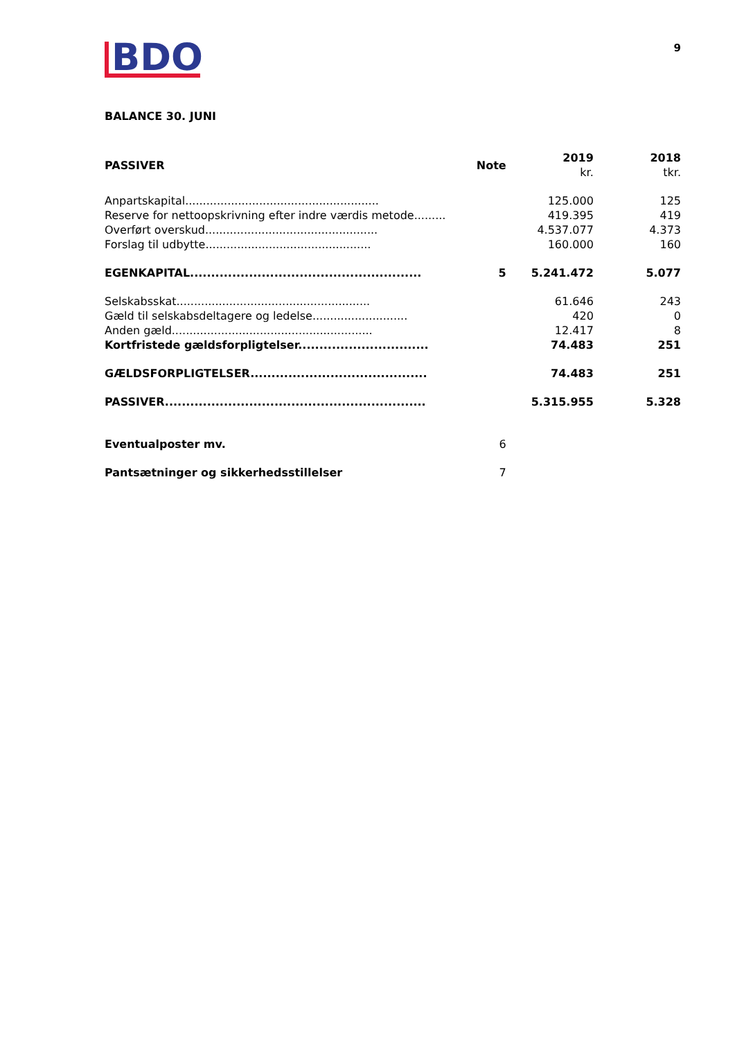BDO
9
BALANCE 30. JUNI
| PASSIVER | Note | 2019 kr. | 2018 tkr. |
| --- | --- | --- | --- |
| Anpartskapital....................................................... | | 125.000 | 125 |
| Reserve for nettoopskrivning efter indre værdis metode......... | | 419.395 | 419 |
| Overført overskud................................................. | | 4.537.077 | 4.373 |
| Forslag til udbytte............................................... | | 160.000 | 160 |
| EGENKAPITAL....................................................... | 5 | 5.241.472 | 5.077 |
| Selskabsskat....................................................... | | 61.646 | 243 |
| Gæld til selskabsdeltagere og ledelse........................... | | 420 | 0 |
| Anden gæld......................................................... | | 12.417 | 8 |
| Kortfristede gældsforpligtelser............................... | | 74.483 | 251 |
| GÆLDSFORPLIGTELSER.......................................... | | 74.483 | 251 |
| PASSIVER.............................................................. | | 5.315.955 | 5.328 |
| Eventualposter mv. | 6 | | |
| Pantsætninger og sikkerhedsstillelser | 7 | | |